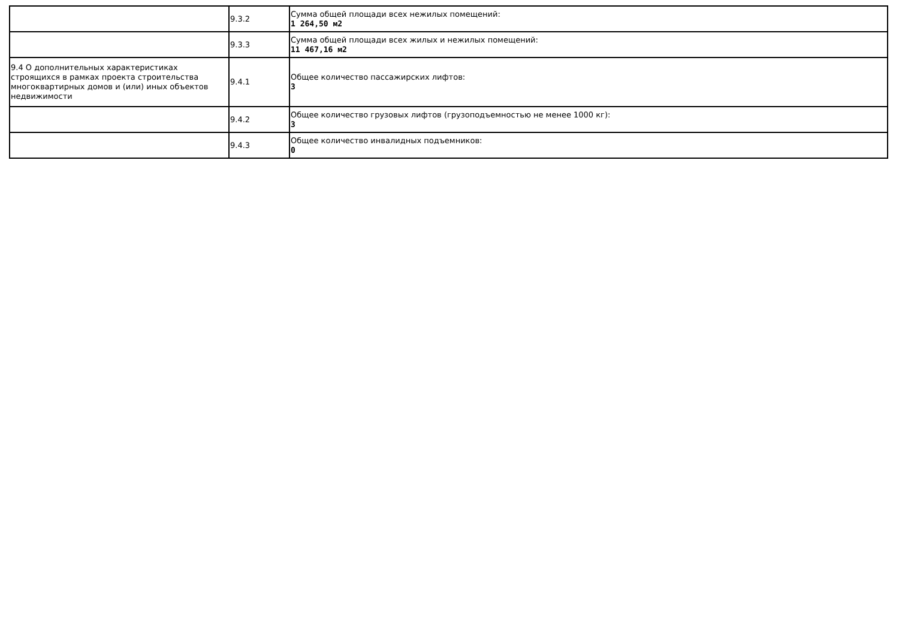| | 9.3.2 | Сумма общей площади всех нежилых помещений: 1 264,50 м2 |
| | 9.3.3 | Сумма общей площади всех жилых и нежилых помещений: 11 467,16 м2 |
| 9.4 О дополнительных характеристиках строящихся в рамках проекта строительства многоквартирных домов и (или) иных объектов недвижимости | 9.4.1 | Общее количество пассажирских лифтов: 3 |
| | 9.4.2 | Общее количество грузовых лифтов (грузоподъемностью не менее 1000 кг): 3 |
| | 9.4.3 | Общее количество инвалидных подъемников: 0 |